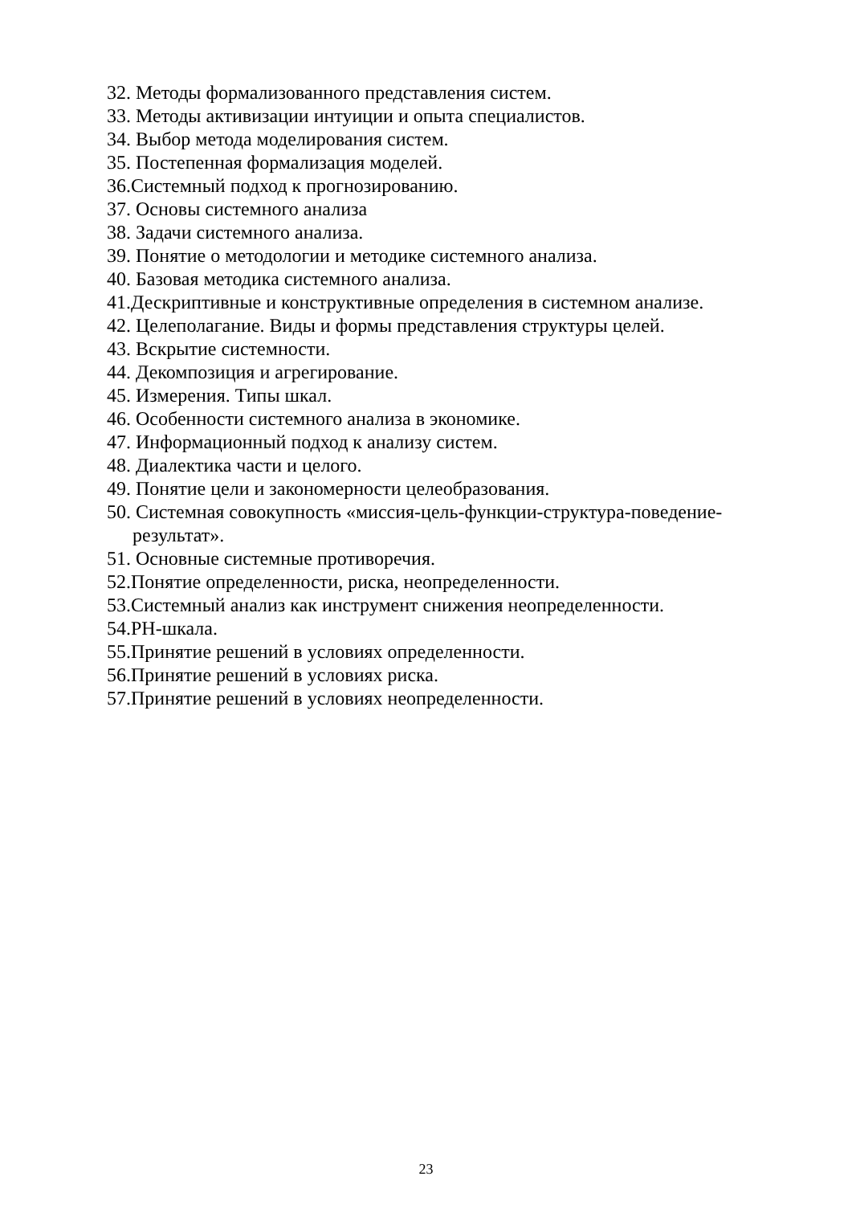32. Методы формализованного представления систем.
33. Методы активизации интуиции и опыта специалистов.
34. Выбор метода моделирования систем.
35. Постепенная формализация моделей.
36.Системный подход к прогнозированию.
37. Основы системного анализа
38. Задачи системного анализа.
39. Понятие о методологии и методике системного анализа.
40. Базовая методика системного анализа.
41.Дескриптивные и конструктивные определения в системном анализе.
42. Целеполагание. Виды и формы представления структуры целей.
43. Вскрытие системности.
44. Декомпозиция и агрегирование.
45. Измерения. Типы шкал.
46. Особенности системного анализа в экономике.
47. Информационный подход к анализу систем.
48. Диалектика части и целого.
49. Понятие цели и закономерности целеобразования.
50. Системная совокупность «миссия-цель-функции-структура-поведение-
результат».
51. Основные системные противоречия.
52.Понятие определенности, риска, неопределенности.
53.Системный анализ как инструмент снижения неопределенности.
54.РН-шкала.
55.Принятие решений в условиях определенности.
56.Принятие решений в условиях риска.
57.Принятие решений в условиях неопределенности.
23